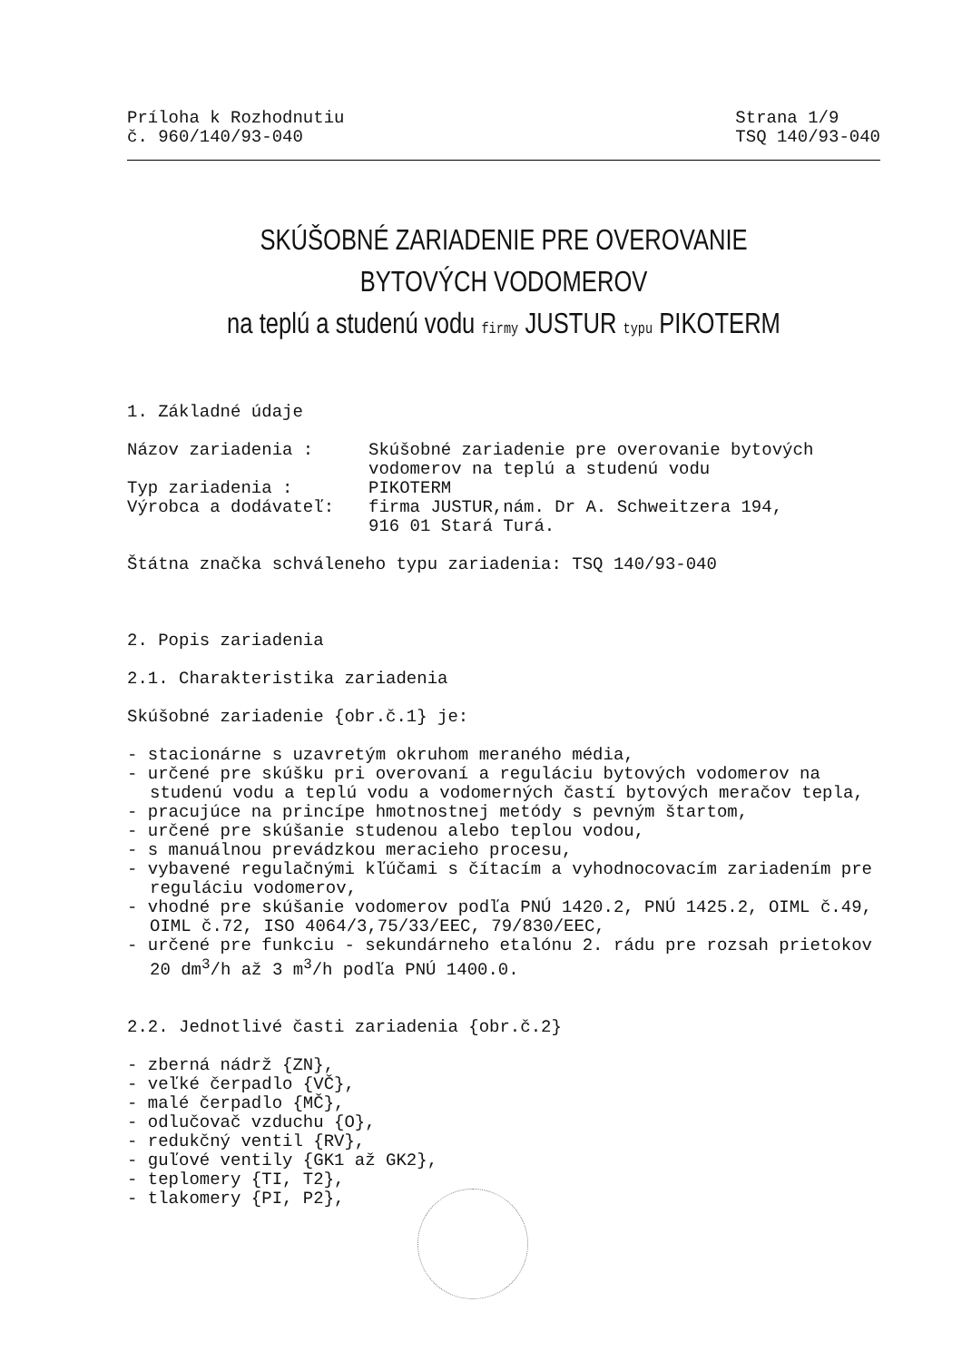Príloha k Rozhodnutiu
č. 960/140/93-040
Strana 1/9
TSQ 140/93-040
SKÚŠOBNÉ ZARIADENIE PRE OVEROVANIE BYTOVÝCH VODOMEROV
na teplú a studenú vodu firmy JUSTUR typu PIKOTERM
1. Základné údaje
Názov zariadenia : Skúšobné zariadenie pre overovanie bytových vodomerov na teplú a studenú vodu
Typ zariadenia : PIKOTERM
Výrobca a dodávateľ: firma JUSTUR,nám. Dr A. Schweitzera 194,
916 01 Stará Turá.
Štátna značka schváleneho typu zariadenia: TSQ 140/93-040
2. Popis zariadenia
2.1. Charakteristika zariadenia
Skúšobné zariadenie {obr.č.1} je:
- stacionárne s uzavretým okruhom meraného média,
- určené pre skúšku pri overovaní a reguláciu bytových vodomerov na studenú vodu a teplú vodu a vodomerných častí bytových meračov tepla,
- pracujúce na princípe hmotnostnej metódy s pevným štartom,
- určené pre skúšanie studenou alebo teplou vodou,
- s manuálnou prevádzkou meracieho procesu,
- vybavené regulačnými kľúčami s čítacím a vyhodnocovacím zariadením pre reguláciu vodomerov,
- vhodné pre skúšanie vodomerov podľa PNÚ 1420.2, PNÚ 1425.2, OIML č.49, OIML č.72, ISO 4064/3,75/33/EEC, 79/830/EEC,
- určené pre funkciu - sekundárneho etalónu 2. rádu pre rozsah prietokov 20 dm<sup>3</sup>/h až 3 m<sup>3</sup>/h podľa PNÚ 1400.0.
2.2. Jednotlivé časti zariadenia {obr.č.2}
- zberná nádrž {ZN},
- veľké čerpadlo {VČ},
- malé čerpadlo {MČ},
- odlučovač vzduchu {O},
- redukčný ventil {RV},
- guľové ventily {GK1 až GK2},
- teplomery {TI, T2},
- tlakomery {PI, P2},